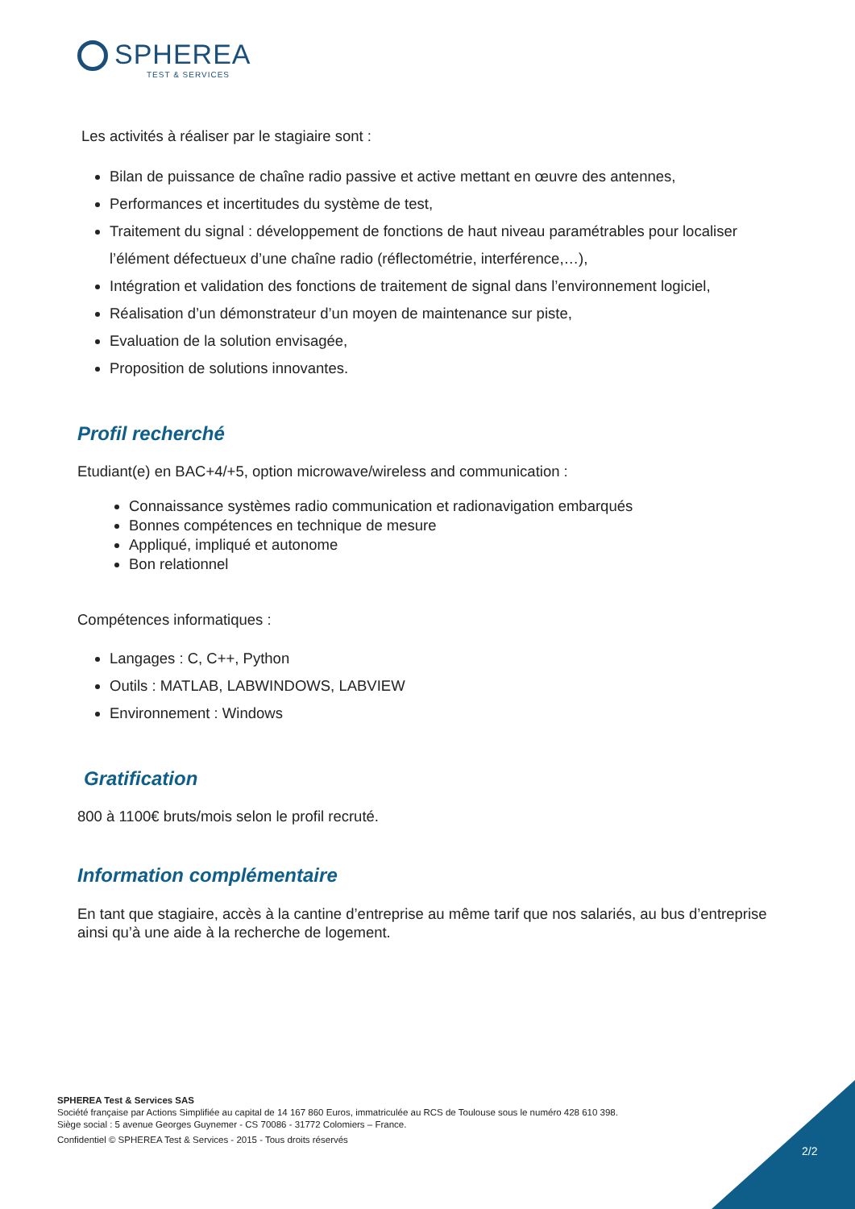SPHEREA
TEST & SERVICES
Les activités à réaliser par le stagiaire sont :
Bilan de puissance de chaîne radio passive et active mettant en œuvre des antennes,
Performances et incertitudes du système de test,
Traitement du signal : développement de fonctions de haut niveau paramétrables pour localiser l’élément défectueux d’une chaîne radio (réflectométrie, interférence,…),
Intégration et validation des fonctions de traitement de signal dans l’environnement logiciel,
Réalisation d’un démonstrateur d’un moyen de maintenance sur piste,
Evaluation de la solution envisagée,
Proposition de solutions innovantes.
Profil recherché
Etudiant(e) en BAC+4/+5, option microwave/wireless and communication :
Connaissance systèmes radio communication et radionavigation embarqués
Bonnes compétences en technique de mesure
Appliqué, impliqué et autonome
Bon relationnel
Compétences informatiques :
Langages : C, C++, Python
Outils : MATLAB, LABWINDOWS, LABVIEW
Environnement : Windows
Gratification
800 à 1100€ bruts/mois selon le profil recruté.
Information complémentaire
En tant que stagiaire, accès à la cantine d’entreprise au même tarif que nos salariés, au bus d’entreprise ainsi qu’à une aide à la recherche de logement.
SPHEREA Test & Services SAS
Société française par Actions Simplifiée au capital de 14 167 860 Euros, immatriculée au RCS de Toulouse sous le numéro 428 610 398.
Siège social : 5 avenue Georges Guynemer - CS 70086 - 31772 Colomiers – France.
Confidentiel © SPHEREA Test & Services - 2015 - Tous droits réservés
2/2